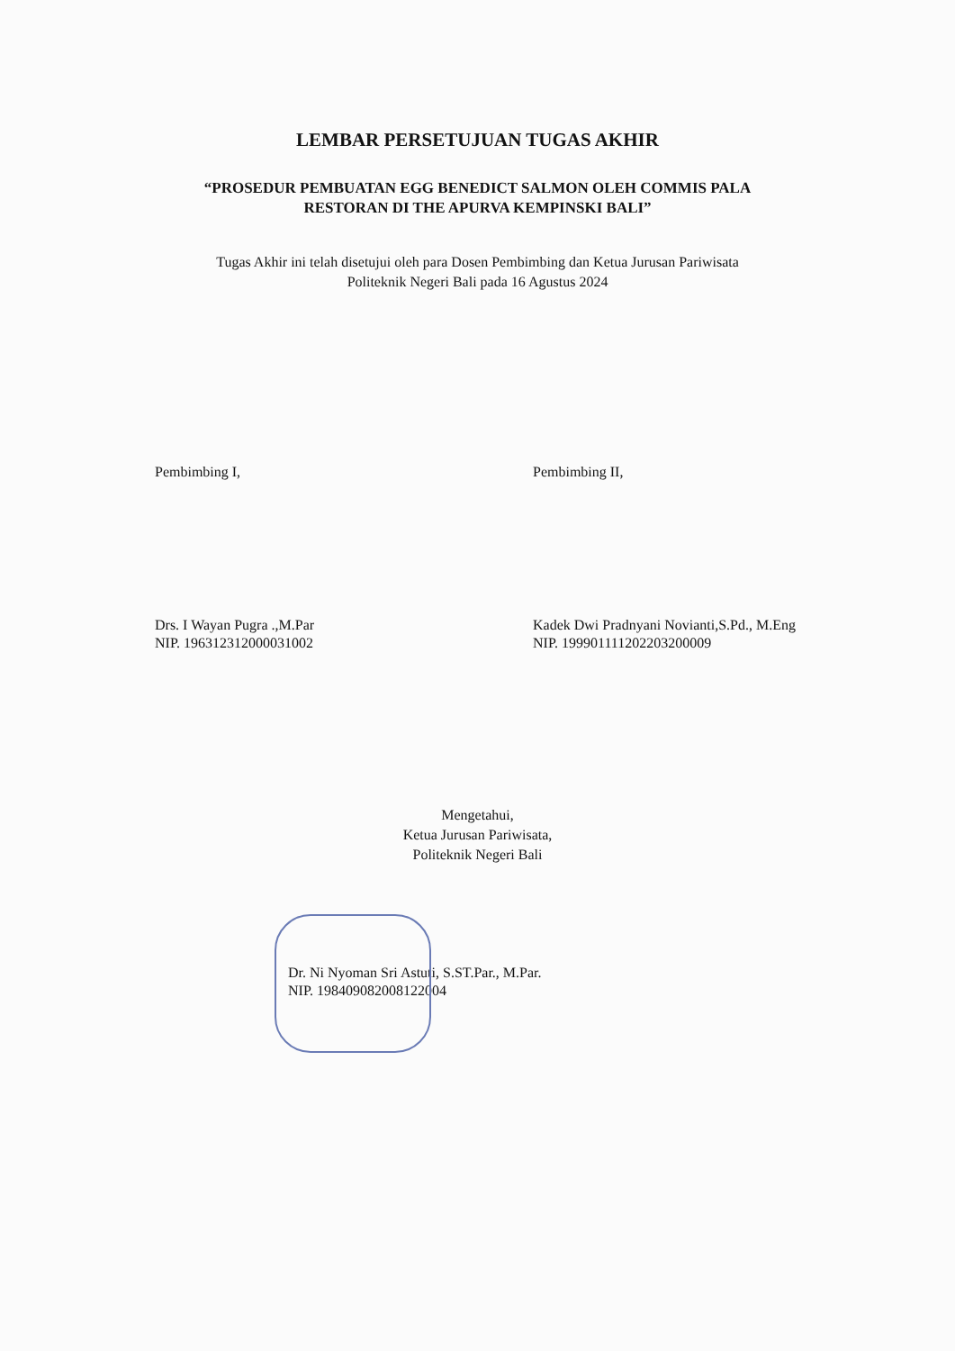LEMBAR PERSETUJUAN TUGAS AKHIR
“PROSEDUR PEMBUATAN EGG BENEDICT SALMON OLEH COMMIS PALA
RESTORAN DI THE APURVA KEMPINSKI BALI”
Tugas Akhir ini telah disetujui oleh para Dosen Pembimbing dan Ketua Jurusan Pariwisata
Politeknik Negeri Bali pada 16 Agustus 2024
Pembimbing I,
Drs. I Wayan Pugra .,M.Par
NIP. 196312312000031002
Pembimbing II,
Kadek Dwi Pradnyani Novianti,S.Pd., M.Eng
NIP. 199901111202203200009
Mengetahui,
Ketua Jurusan Pariwisata,
Politeknik Negeri Bali
Dr. Ni Nyoman Sri Astuti, S.ST.Par., M.Par.
NIP. 198409082008122004